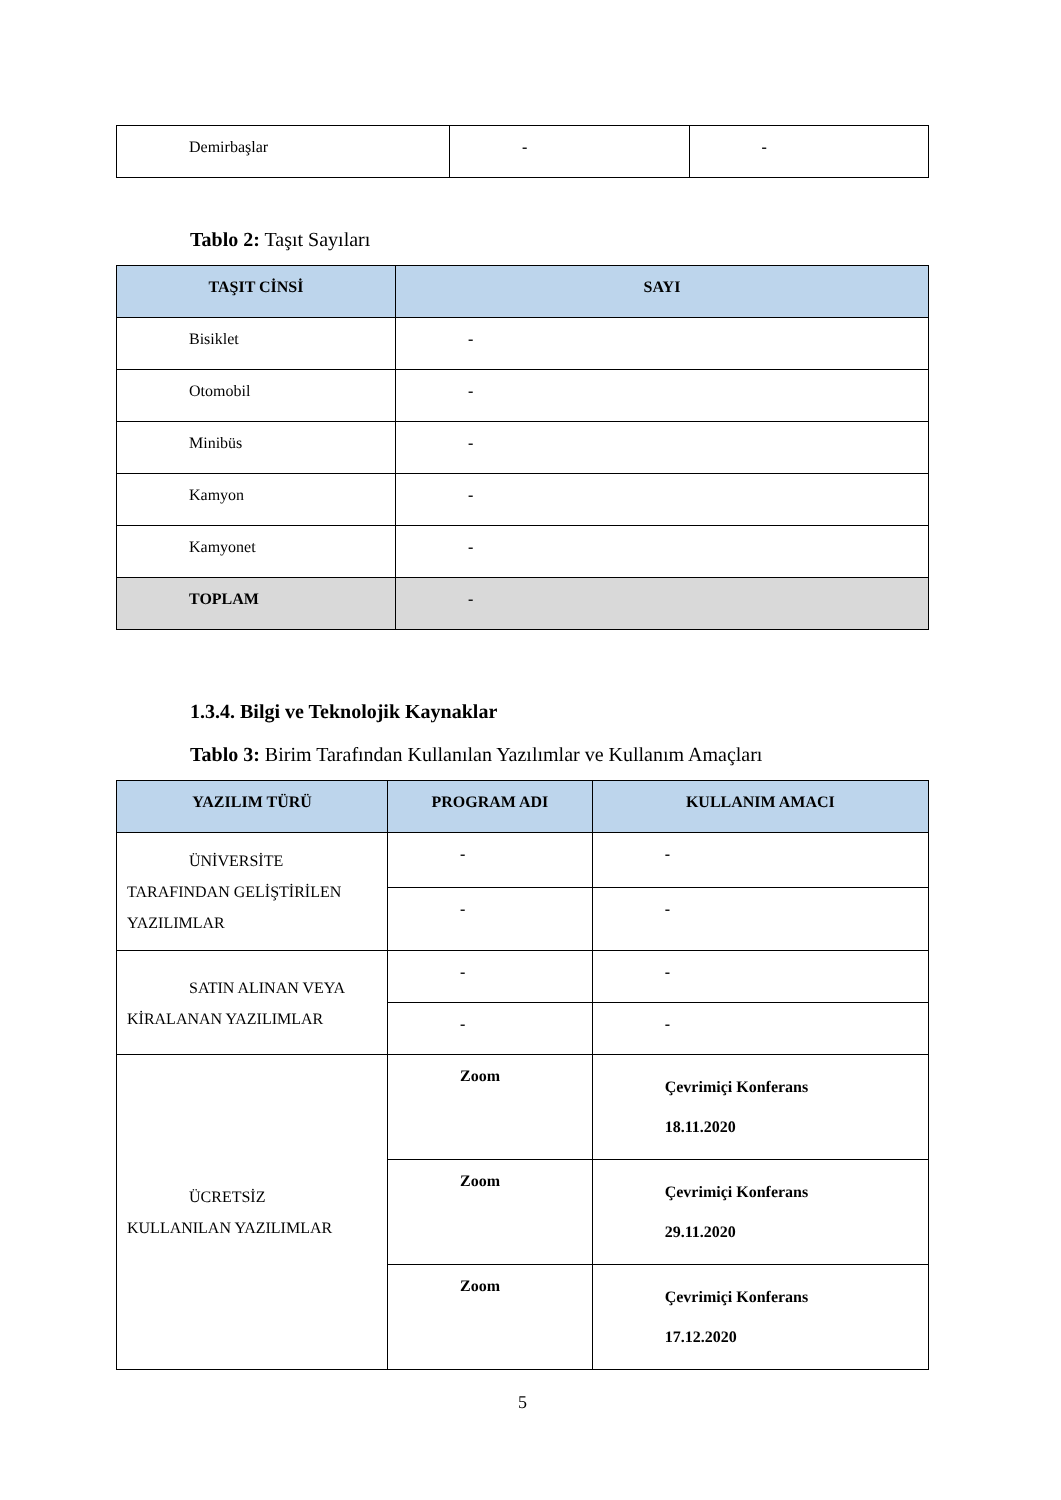| Demirbaşlar | - | - |
Tablo 2: Taşıt Sayıları
| TAŞIT CİNSİ | SAYI |
| --- | --- |
| Bisiklet | - |
| Otomobil | - |
| Minibüs | - |
| Kamyon | - |
| Kamyonet | - |
| TOPLAM | - |
1.3.4. Bilgi ve Teknolojik Kaynaklar
Tablo 3: Birim Tarafından Kullanılan Yazılımlar ve Kullanım Amaçları
| YAZILIM TÜRÜ | PROGRAM ADI | KULLANIM AMACI |
| --- | --- | --- |
| ÜNİVERSİTE TARAFINDAN GELİŞTİRİLEN YAZILIMLAR | - | - |
| | - | - |
| SATIN ALINAN VEYA KİRALANAN YAZILIMLAR | - | - |
| | - | - |
| ÜCRETSİZ KULLANILAN YAZILIMLAR | Zoom | Çevrimiçi Konferans 18.11.2020 |
| | Zoom | Çevrimiçi Konferans 29.11.2020 |
| | Zoom | Çevrimiçi Konferans 17.12.2020 |
5